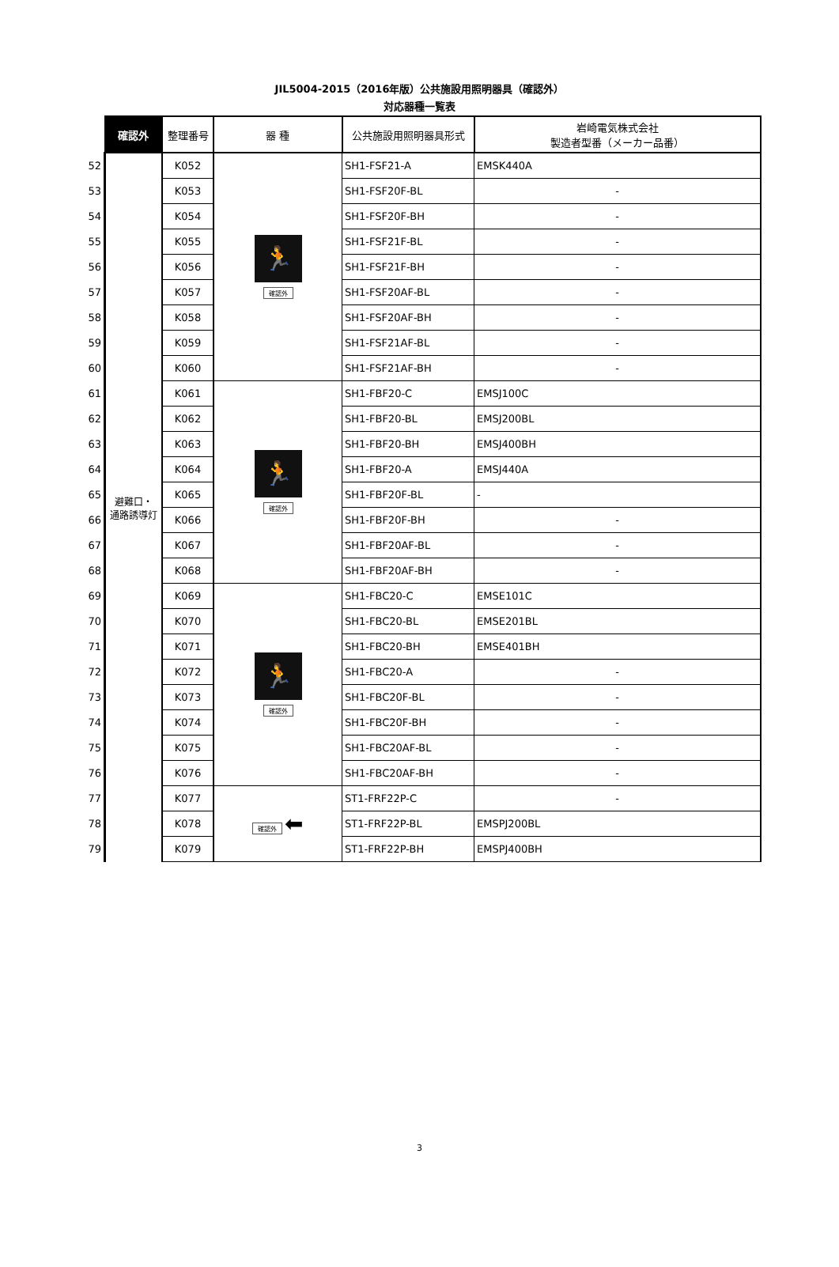JIL5004-2015（2016年版）公共施設用照明器具（確認外）
対応器種一覧表
| | 確認外 | 整理番号 | 器 種 | 公共施設用照明器具形式 | 岩崎電気株式会社 製造者型番（メーカー品番） |
| 52 | 避難口・ 通路誘導灯 | K052 | 🏃 確認外 | SH1-FSF21-A | EMSK440A |
| 53 | | K053 | | SH1-FSF20F-BL | - |
| 54 | | K054 | | SH1-FSF20F-BH | - |
| 55 | | K055 | | SH1-FSF21F-BL | - |
| 56 | | K056 | | SH1-FSF21F-BH | - |
| 57 | | K057 | | SH1-FSF20AF-BL | - |
| 58 | | K058 | | SH1-FSF20AF-BH | - |
| 59 | | K059 | | SH1-FSF21AF-BL | - |
| 60 | | K060 | | SH1-FSF21AF-BH | - |
| 61 | | K061 | 🏃 確認外 | SH1-FBF20-C | EMSJ100C |
| 62 | | K062 | | SH1-FBF20-BL | EMSJ200BL |
| 63 | | K063 | | SH1-FBF20-BH | EMSJ400BH |
| 64 | | K064 | | SH1-FBF20-A | EMSJ440A |
| 65 | | K065 | | SH1-FBF20F-BL | - |
| 66 | | K066 | | SH1-FBF20F-BH | - |
| 67 | | K067 | | SH1-FBF20AF-BL | - |
| 68 | | K068 | | SH1-FBF20AF-BH | - |
| 69 | | K069 | 🏃 確認外 | SH1-FBC20-C | EMSE101C |
| 70 | | K070 | | SH1-FBC20-BL | EMSE201BL |
| 71 | | K071 | | SH1-FBC20-BH | EMSE401BH |
| 72 | | K072 | | SH1-FBC20-A | - |
| 73 | | K073 | | SH1-FBC20F-BL | - |
| 74 | | K074 | | SH1-FBC20F-BH | - |
| 75 | | K075 | | SH1-FBC20AF-BL | - |
| 76 | | K076 | | SH1-FBC20AF-BH | - |
| 77 | | K077 | 確認外 ⬅ | ST1-FRF22P-C | - |
| 78 | | K078 | | ST1-FRF22P-BL | EMSPJ200BL |
| 79 | | K079 | | ST1-FRF22P-BH | EMSPJ400BH |
3